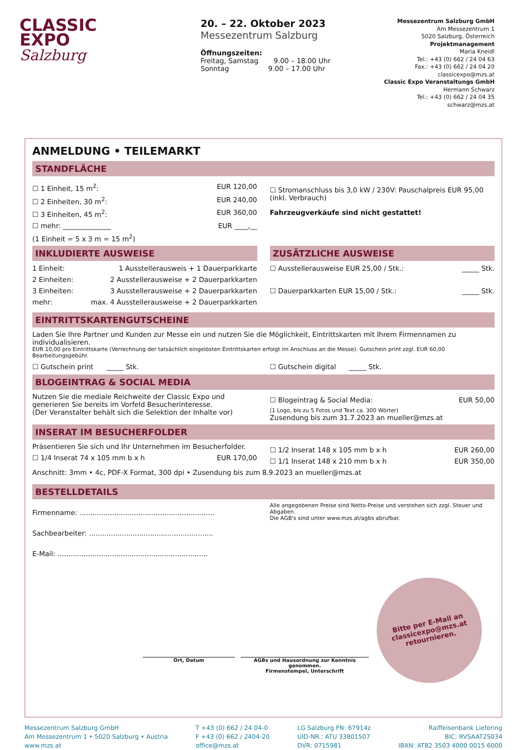CLASSIC
EXPO
Salzburg
20. – 22. Oktober 2023
Messezentrum Salzburg
Öffnungszeiten:
Freitag, Samstag 9.00 – 18.00 Uhr
Sonntag 9.00 – 17.00 Uhr
Messezentrum Salzburg GmbH
Am Messezentrum 1
5020 Salzburg, Österreich
Projektmanagement
Maria Kneidl
Tel.: +43 (0) 662 / 24 04 63
Fax.: +43 (0) 662 / 24 04 20
classicexpo@mzs.at
Classic Expo Veranstaltungs GmbH
Hermann Schwarz
Tel.: +43 (0) 662 / 24 04 35
schwarz@mzs.at
ANMELDUNG • TEILEMARKT
STANDFLÄCHE
☐ 1 Einheit, 15 m<sup>2</sup>: EUR 120,00
☐ 2 Einheiten, 30 m<sup>2</sup>: EUR 240,00
☐ 3 Einheiten, 45 m<sup>2</sup>: EUR 360,00
☐ mehr: ______________ EUR ____,__
(1 Einheit = 5 x 3 m = 15 m<sup>2</sup>)
☐ Stromanschluss bis 3,0 kW / 230V: Pauschalpreis EUR 95,00 (inkl. Verbrauch)
Fahrzeugverkäufe sind nicht gestattet!
INKLUDIERTE AUSWEISE
1 Einheit: 1 Ausstellerausweis + 1 Dauerparkkarte
2 Einheiten: 2 Ausstellerausweise + 2 Dauerparkkarten
3 Einheiten: 3 Ausstellerausweise + 2 Dauerparkkarten
mehr: max. 4 Ausstellerausweise + 2 Dauerparkkarten
ZUSÄTZLICHE AUSWEISE
☐ Ausstellerausweise EUR 25,00 / Stk.: _____ Stk.
☐ Dauerparkkarten EUR 15,00 / Stk.: _____ Stk.
EINTRITTSKARTENGUTSCHEINE
Laden Sie Ihre Partner und Kunden zur Messe ein und nutzen Sie die Möglichkeit, Eintrittskarten mit Ihrem Firmennamen zu individualisieren.
EUR 10,00 pro Eintrittskarte (Verrechnung der tatsächlich eingelösten Eintrittskarten erfolgt im Anschluss an die Messe). Gutschein print zzgl. EUR 60,00 Bearbeitungsgebühr.
☐ Gutschein print _____ Stk.
☐ Gutschein digital _____ Stk.
BLOGEINTRAG & SOCIAL MEDIA
Nutzen Sie die mediale Reichweite der Classic Expo und generieren Sie bereits im Vorfeld Besucherinteresse.
(Der Veranstalter behält sich die Selektion der Inhalte vor)
☐ Blogeintrag & Social Media: EUR 50,00
(1 Logo, bis zu 5 Fotos und Text ca. 300 Wörter)
Zusendung bis zum 31.7.2023 an mueller@mzs.at
INSERAT IM BESUCHERFOLDER
Präsentieren Sie sich und Ihr Unternehmen im Besucherfolder.
☐ 1/4 Inserat 74 x 105 mm b x h EUR 170,00
☐ 1/2 Inserat 148 x 105 mm b x h EUR 260,00
☐ 1/1 Inserat 148 x 210 mm b x h EUR 350,00
Anschnitt: 3mm • 4c, PDF-X Format, 300 dpi • Zusendung bis zum 8.9.2023 an mueller@mzs.at
BESTELLDETAILS
Firmenname: ..............................................................
Sachbearbeiter: .........................................................
E-Mail: .....................................................................
Alle angegebenen Preise sind Netto-Preise und verstehen sich zzgl. Steuer und Abgaben.
Die AGB's sind unter www.mzs.at/agbs abrufbar.
Ort, Datum AGBs und Hausordnung zur Kenntnis genommen.
Firmenstempel, Unterschrift
Bitte per E-Mail an
classicexpo@mzs.at
retournieren.
Messezentrum Salzburg GmbH
Am Messezentrum 1 • 5020 Salzburg • Austria
www.mzs.at
T +43 (0) 662 / 24 04-0
F +43 (0) 662 / 2404-20
office@mzs.at
LG Salzburg FN: 67914z
UID-NR.: ATU 33801507
DVR: 0715981
Raiffeisenbank Liefering
BIC: RVSAAT2S034
IBAN: AT82 3503 4000 0015 6000